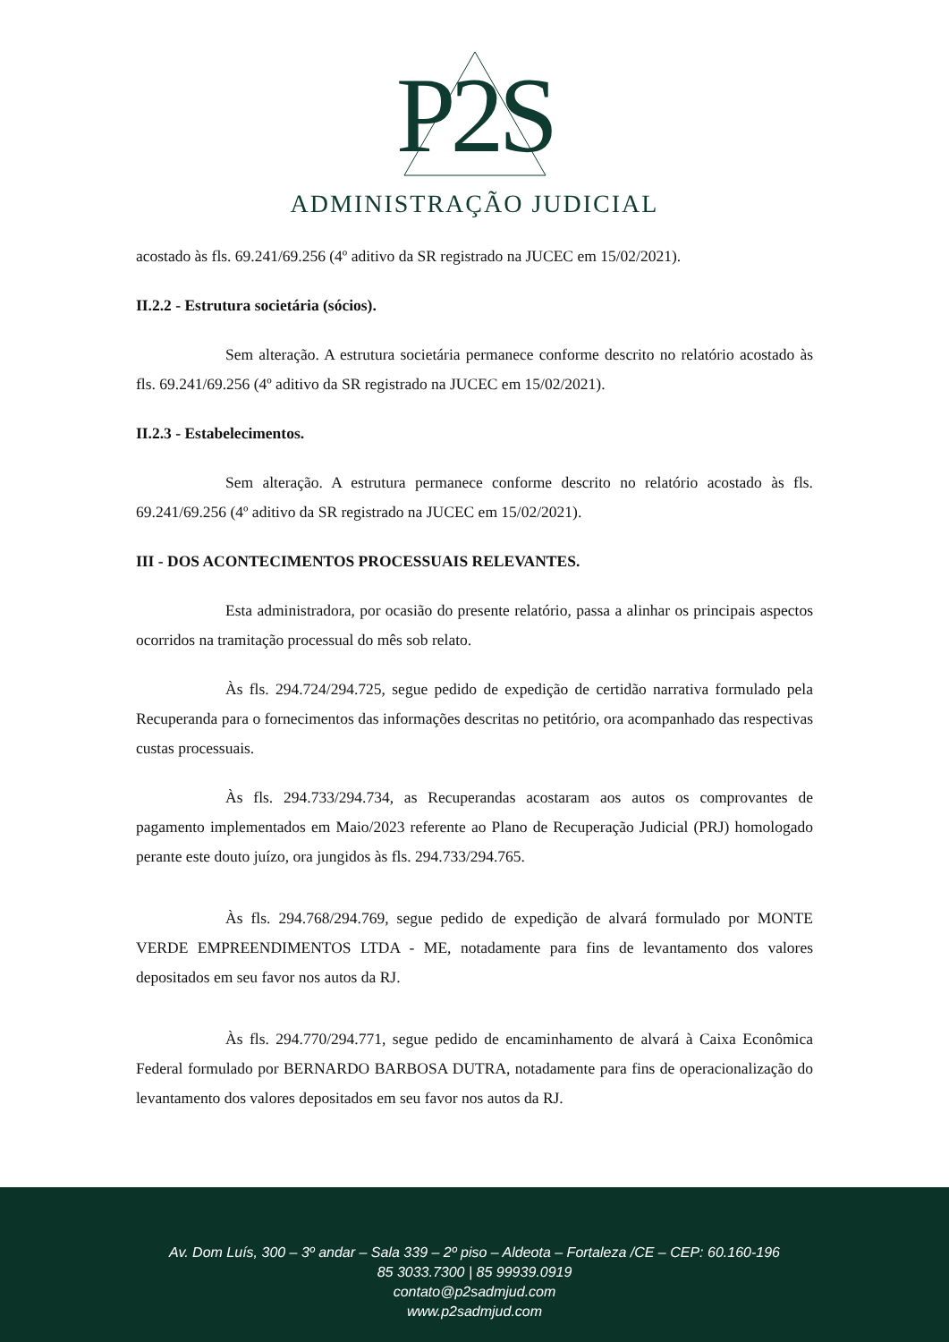P2S
ADMINISTRAÇÃO JUDICIAL
acostado às fls. 69.241/69.256 (4º aditivo da SR registrado na JUCEC em 15/02/2021).
II.2.2 - Estrutura societária (sócios).
Sem alteração. A estrutura societária permanece conforme descrito no relatório acostado às fls. 69.241/69.256 (4º aditivo da SR registrado na JUCEC em 15/02/2021).
II.2.3 - Estabelecimentos.
Sem alteração. A estrutura permanece conforme descrito no relatório acostado às fls. 69.241/69.256 (4º aditivo da SR registrado na JUCEC em 15/02/2021).
III - DOS ACONTECIMENTOS PROCESSUAIS RELEVANTES.
Esta administradora, por ocasião do presente relatório, passa a alinhar os principais aspectos ocorridos na tramitação processual do mês sob relato.
Às fls. 294.724/294.725, segue pedido de expedição de certidão narrativa formulado pela Recuperanda para o fornecimentos das informações descritas no petitório, ora acompanhado das respectivas custas processuais.
Às fls. 294.733/294.734, as Recuperandas acostaram aos autos os comprovantes de pagamento implementados em Maio/2023 referente ao Plano de Recuperação Judicial (PRJ) homologado perante este douto juízo, ora jungidos às fls. 294.733/294.765.
Às fls. 294.768/294.769, segue pedido de expedição de alvará formulado por MONTE VERDE EMPREENDIMENTOS LTDA - ME, notadamente para fins de levantamento dos valores depositados em seu favor nos autos da RJ.
Às fls. 294.770/294.771, segue pedido de encaminhamento de alvará à Caixa Econômica Federal formulado por BERNARDO BARBOSA DUTRA, notadamente para fins de operacionalização do levantamento dos valores depositados em seu favor nos autos da RJ.
Av. Dom Luís, 300 – 3º andar – Sala 339 – 2º piso – Aldeota – Fortaleza /CE – CEP: 60.160-196
85 3033.7300 | 85 99939.0919
contato@p2sadmjud.com
www.p2sadmjud.com